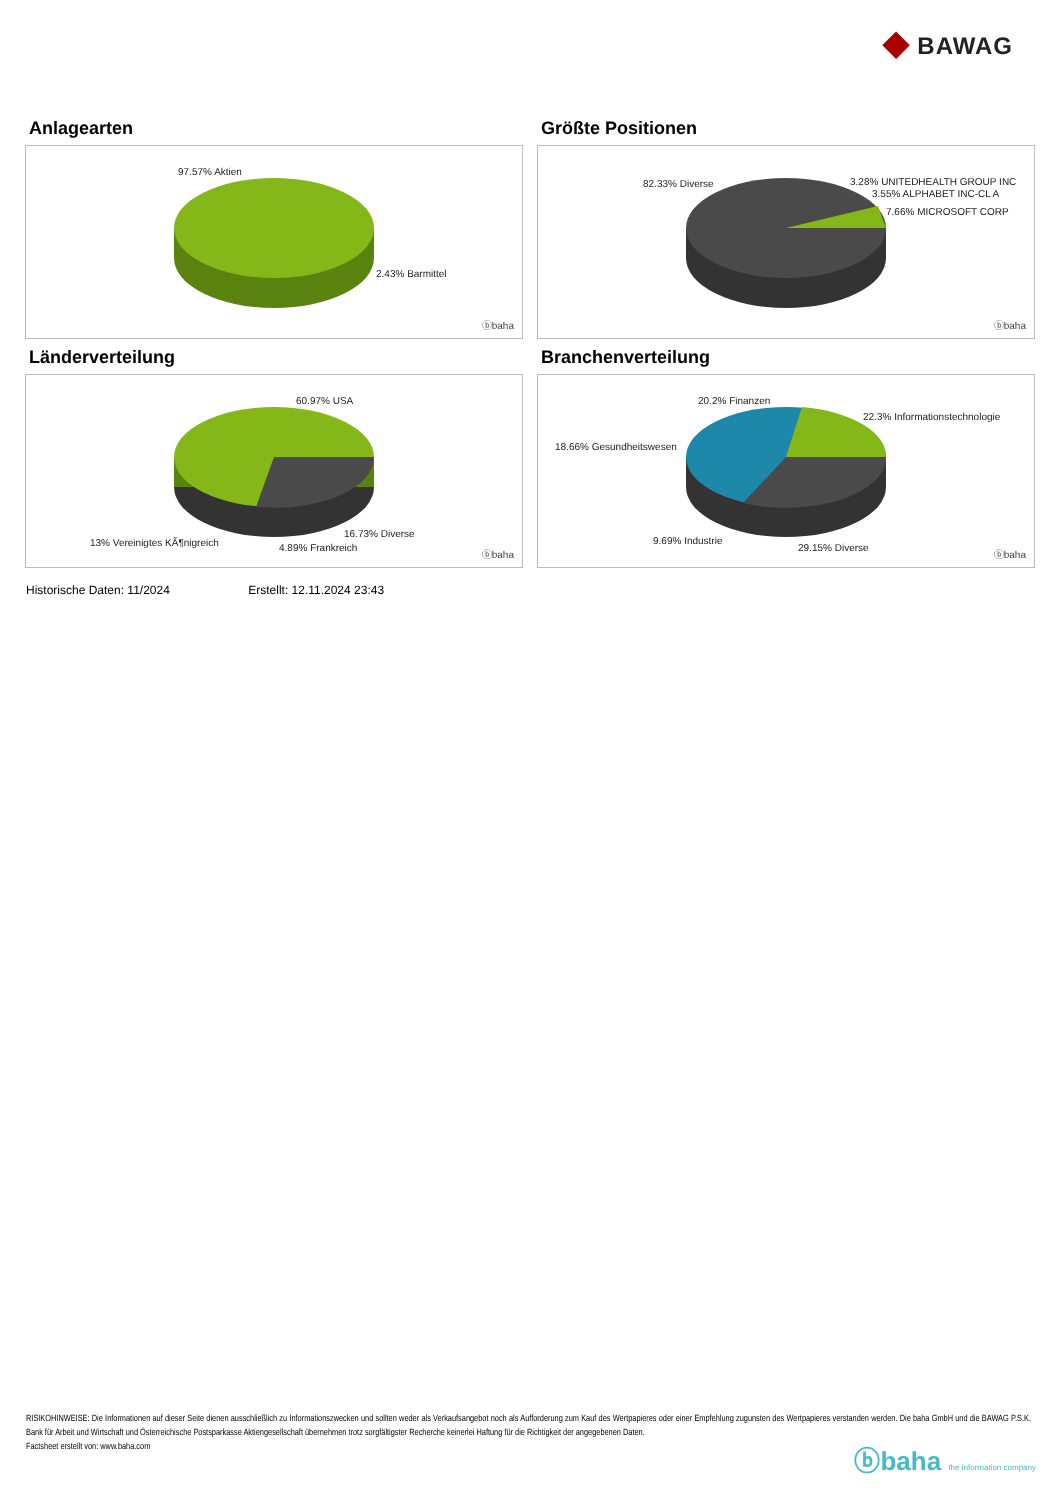◆ BAWAG
Anlagearten
97.57% Aktien
2.43% Barmittel
ⓑbaha
Größte Positionen
82.33% Diverse 3.28% UNITEDHEALTH GROUP INC
3.55% ALPHABET INC-CL A
7.66% MICROSOFT CORP
ⓑbaha
Länderverteilung
60.97% USA
16.73% Diverse
13% Vereinigtes KÃ¶nigreich 4.89% Frankreich
ⓑbaha
Branchenverteilung
20.2% Finanzen
22.3% Informationstechnologie
18.66% Gesundheitswesen
9.69% Industrie
29.15% Diverse
ⓑbaha
Historische Daten: 11/2024 Erstellt: 12.11.2024 23:43
RISIKOHINWEISE: Die Informationen auf dieser Seite dienen ausschließlich zu Informationszwecken und sollten weder als Verkaufsangebot noch als Aufforderung zum Kauf des Wertpapieres oder einer Empfehlung zugunsten des Wertpapieres verstanden werden. Die baha GmbH und die BAWAG P.S.K. Bank für Arbeit und Wirtschaft und Österreichische Postsparkasse Aktiengesellschaft übernehmen trotz sorgfältigster Recherche keinerlei Haftung für die Richtigkeit der angegebenen Daten.
Factsheet erstellt von: www.baha.com
ⓑbaha the information company